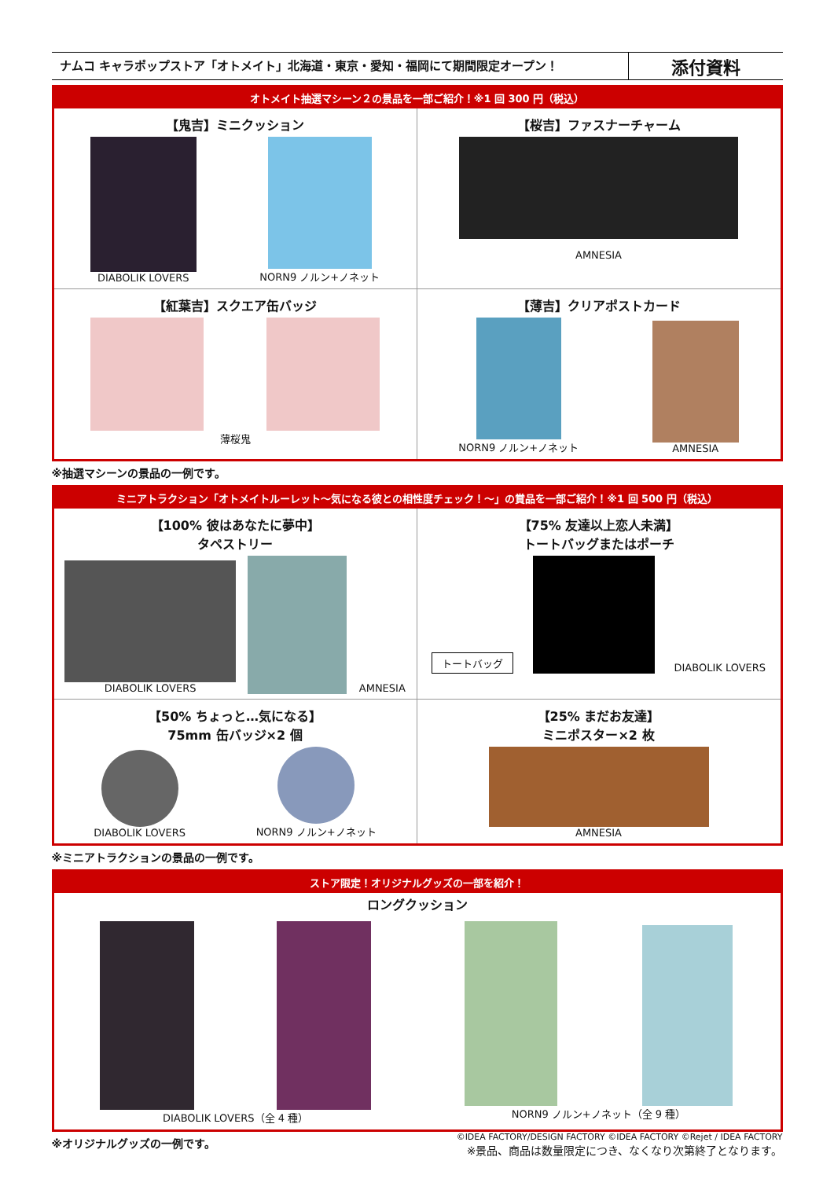ナムコ キャラポップストア「オトメイト」北海道・東京・愛知・福岡にて期間限定オープン！
添付資料
オトメイト抽選マシーン２の景品を一部ご紹介！※1 回 300 円（税込）
【鬼吉】ミニクッション
DIABOLIK LOVERS
NORN9 ノルン+ノネット
【桜吉】ファスナーチャーム
AMNESIA
【紅葉吉】スクエア缶バッジ
薄桜鬼
【薄吉】クリアポストカード
NORN9 ノルン+ノネット
AMNESIA
※抽選マシーンの景品の一例です。
ミニアトラクション「オトメイトルーレット～気になる彼との相性度チェック！～」の賞品を一部ご紹介！※1 回 500 円（税込）
【100% 彼はあなたに夢中】
タペストリー
DIABOLIK LOVERS
AMNESIA
【75% 友達以上恋人未満】
トートバッグまたはポーチ
トートバッグ
DIABOLIK LOVERS
【50% ちょっと…気になる】
75mm 缶バッジ×2 個
DIABOLIK LOVERS
NORN9 ノルン+ノネット
【25% まだお友達】
ミニポスター×2 枚
AMNESIA
※ミニアトラクションの景品の一例です。
ストア限定！オリジナルグッズの一部を紹介！
ロングクッション
DIABOLIK LOVERS（全 4 種）
NORN9 ノルン+ノネット（全 9 種）
※オリジナルグッズの一例です。
©IDEA FACTORY/DESIGN FACTORY ©IDEA FACTORY ©Rejet / IDEA FACTORY
※景品、商品は数量限定につき、なくなり次第終了となります。